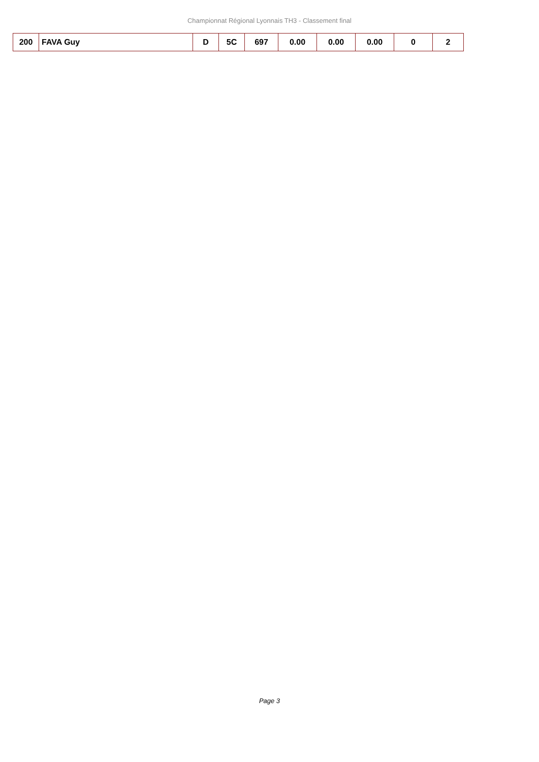Championnat Régional Lyonnais TH3 - Classement final
| 200 | FAVA Guy | D | 5C | 697 | 0.00 | 0.00 | 0.00 | 0 | 2 |
Page 3